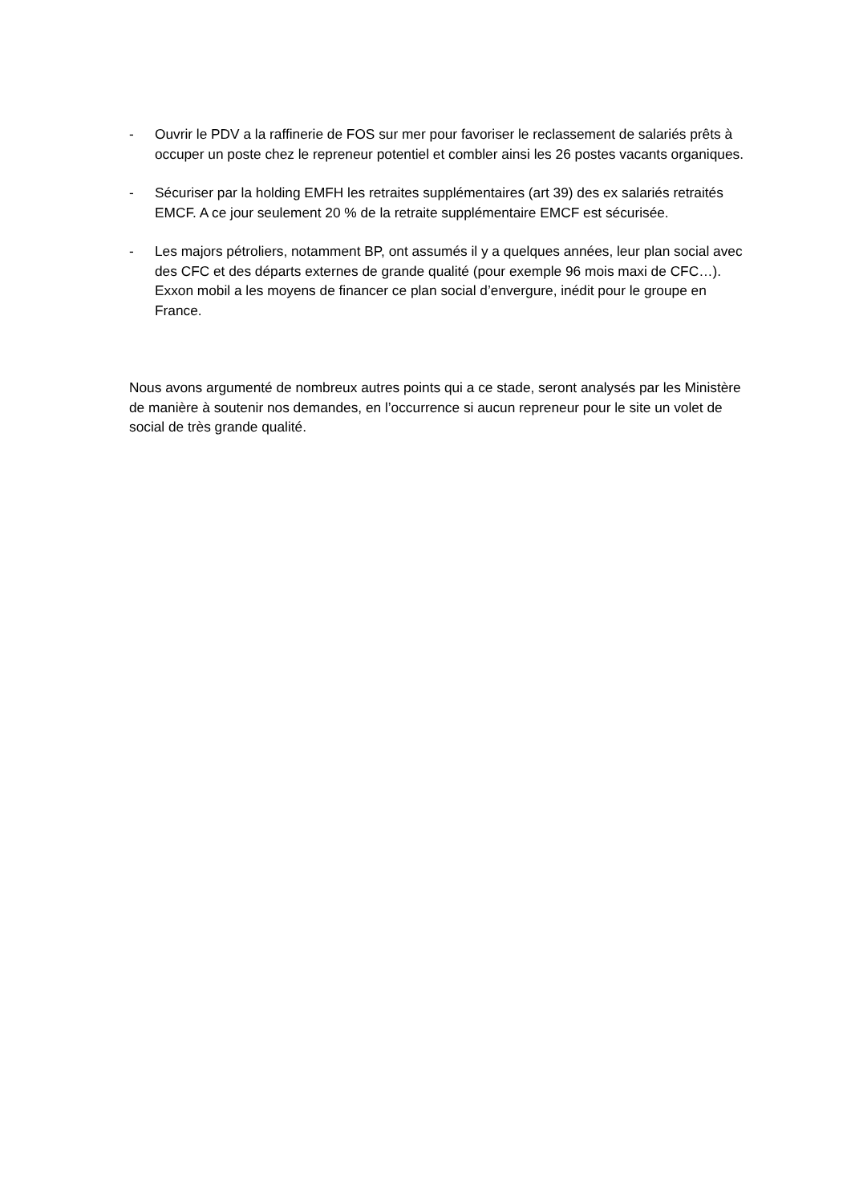- Ouvrir le PDV a la raffinerie de FOS sur mer pour favoriser le reclassement de salariés prêts à occuper un poste chez le repreneur potentiel et combler ainsi les 26 postes vacants organiques.
- Sécuriser par la holding EMFH les retraites supplémentaires (art 39) des ex salariés retraités EMCF. A ce jour seulement 20 % de la retraite supplémentaire EMCF est sécurisée.
- Les majors pétroliers, notamment BP, ont assumés il y a quelques années, leur plan social avec des CFC et des départs externes de grande qualité (pour exemple 96 mois maxi de CFC…). Exxon mobil a les moyens de financer ce plan social d’envergure, inédit pour le groupe en France.
Nous avons argumenté de nombreux autres points qui a ce stade, seront analysés par les Ministère de manière à soutenir nos demandes, en l’occurrence si aucun repreneur pour le site un volet de social de très grande qualité.